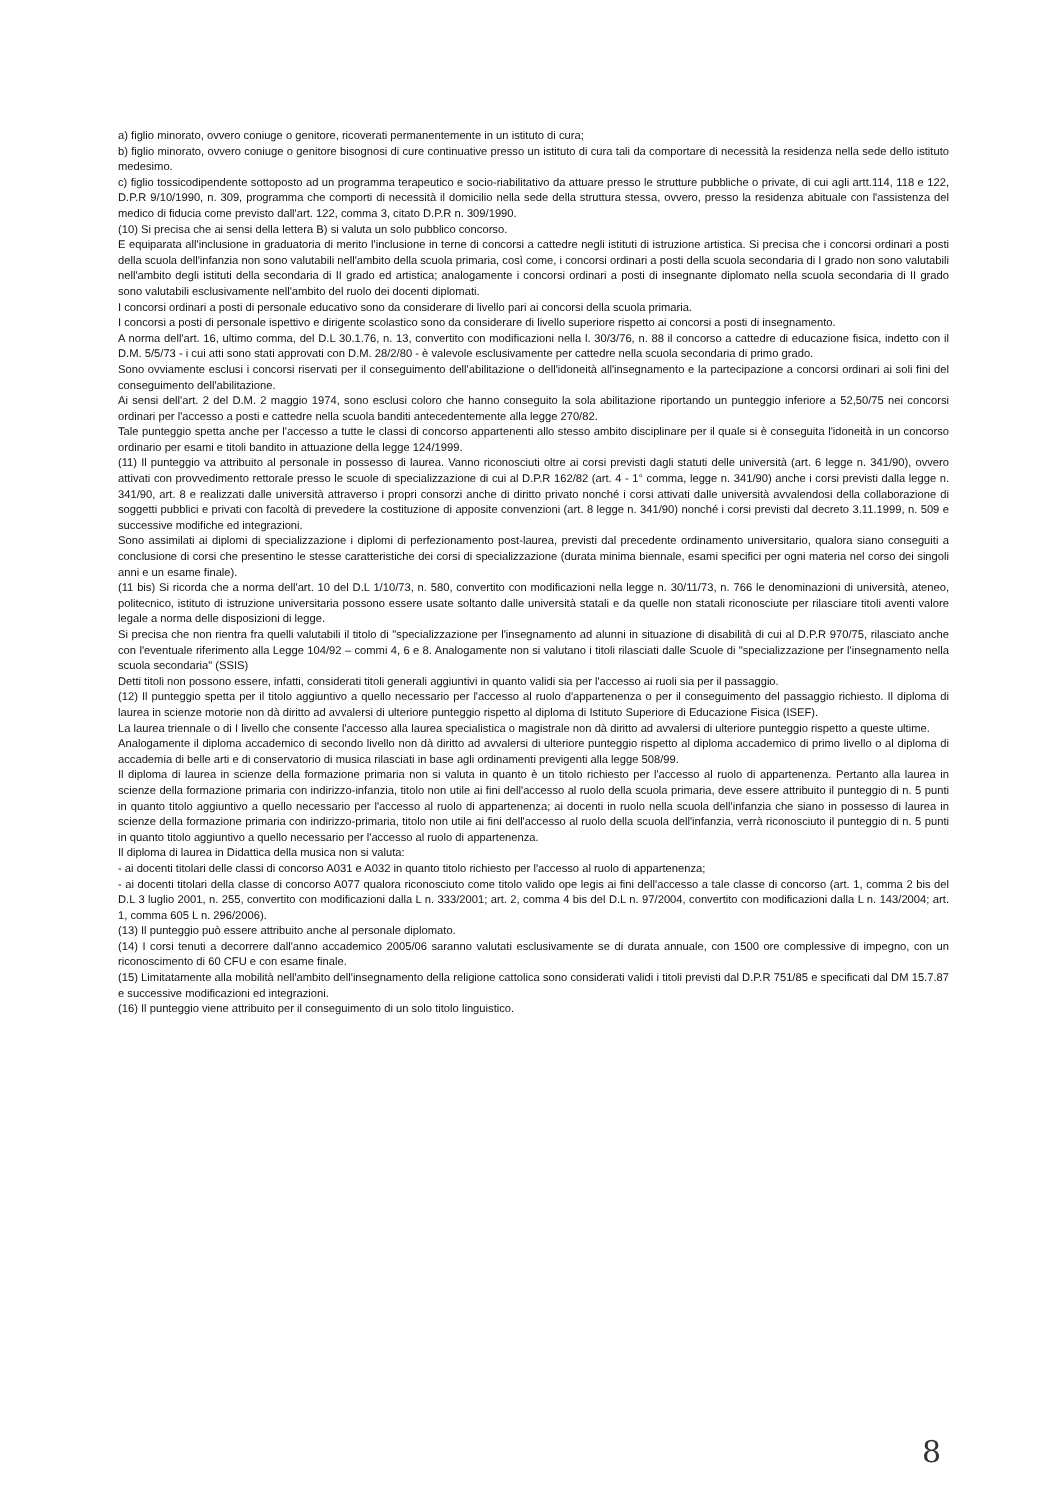a) figlio minorato, ovvero coniuge o genitore, ricoverati permanentemente in un istituto di cura;
b) figlio minorato, ovvero coniuge o genitore bisognosi di cure continuative presso un istituto di cura tali da comportare di necessità la residenza nella sede dello istituto medesimo.
c) figlio tossicodipendente sottoposto ad un programma terapeutico e socio-riabilitativo da attuare presso le strutture pubbliche o private, di cui agli artt.114, 118 e 122, D.P.R 9/10/1990, n. 309, programma che comporti di necessità il domicilio nella sede della struttura stessa, ovvero, presso la residenza abituale con l'assistenza del medico di fiducia come previsto dall'art. 122, comma 3, citato D.P.R n. 309/1990.
(10) Si precisa che ai sensi della lettera B) si valuta un solo pubblico concorso.
E equiparata all'inclusione in graduatoria di merito l'inclusione in terne di concorsi a cattedre negli istituti di istruzione artistica. Si precisa che i concorsi ordinari a posti della scuola dell'infanzia non sono valutabili nell'ambito della scuola primaria, così come, i concorsi ordinari a posti della scuola secondaria di I grado non sono valutabili nell'ambito degli istituti della secondaria di II grado ed artistica; analogamente i concorsi ordinari a posti di insegnante diplomato nella scuola secondaria di II grado sono valutabili esclusivamente nell'ambito del ruolo dei docenti diplomati.
I concorsi ordinari a posti di personale educativo sono da considerare di livello pari ai concorsi della scuola primaria.
I concorsi a posti di personale ispettivo e dirigente scolastico sono da considerare di livello superiore rispetto ai concorsi a posti di insegnamento.
A norma dell'art. 16, ultimo comma, del D.L 30.1.76, n. 13, convertito con modificazioni nella l. 30/3/76, n. 88 il concorso a cattedre di educazione fisica, indetto con il D.M. 5/5/73 - i cui atti sono stati approvati con D.M. 28/2/80 - è valevole esclusivamente per cattedre nella scuola secondaria di primo grado.
Sono ovviamente esclusi i concorsi riservati per il conseguimento dell'abilitazione o dell'idoneità all'insegnamento e la partecipazione a concorsi ordinari ai soli fini del conseguimento dell'abilitazione.
Ai sensi dell'art. 2 del D.M. 2 maggio 1974, sono esclusi coloro che hanno conseguito la sola abilitazione riportando un punteggio inferiore a 52,50/75 nei concorsi ordinari per l'accesso a posti e cattedre nella scuola banditi antecedentemente alla legge 270/82.
Tale punteggio spetta anche per l'accesso a tutte le classi di concorso appartenenti allo stesso ambito disciplinare per il quale si è conseguita l'idoneità in un concorso ordinario per esami e titoli bandito in attuazione della legge 124/1999.
(11) Il punteggio va attribuito al personale in possesso di laurea. Vanno riconosciuti oltre ai corsi previsti dagli statuti delle università (art. 6 legge n. 341/90), ovvero attivati con provvedimento rettorale presso le scuole di specializzazione di cui al D.P.R 162/82 (art. 4 - 1° comma, legge n. 341/90) anche i corsi previsti dalla legge n. 341/90, art. 8 e realizzati dalle università attraverso i propri consorzi anche di diritto privato nonché i corsi attivati dalle università avvalendosi della collaborazione di soggetti pubblici e privati con facoltà di prevedere la costituzione di apposite convenzioni (art. 8 legge n. 341/90) nonché i corsi previsti dal decreto 3.11.1999, n. 509 e successive modifiche ed integrazioni.
Sono assimilati ai diplomi di specializzazione i diplomi di perfezionamento post-laurea, previsti dal precedente ordinamento universitario, qualora siano conseguiti a conclusione di corsi che presentino le stesse caratteristiche dei corsi di specializzazione (durata minima biennale, esami specifici per ogni materia nel corso dei singoli anni e un esame finale).
(11 bis) Si ricorda che a norma dell'art. 10 del D.L 1/10/73, n. 580, convertito con modificazioni nella legge n. 30/11/73, n. 766 le denominazioni di università, ateneo, politecnico, istituto di istruzione universitaria possono essere usate soltanto dalle università statali e da quelle non statali riconosciute per rilasciare titoli aventi valore legale a norma delle disposizioni di legge.
Si precisa che non rientra fra quelli valutabili il titolo di "specializzazione per l'insegnamento ad alunni in situazione di disabilità di cui al D.P.R 970/75, rilasciato anche con l'eventuale riferimento alla Legge 104/92 – commi 4, 6 e 8. Analogamente non si valutano i titoli rilasciati dalle Scuole di "specializzazione per l'insegnamento nella scuola secondaria" (SSIS)
Detti titoli non possono essere, infatti, considerati titoli generali aggiuntivi in quanto validi sia per l'accesso ai ruoli sia per il passaggio.
(12) Il punteggio spetta per il titolo aggiuntivo a quello necessario per l'accesso al ruolo d'appartenenza o per il conseguimento del passaggio richiesto. Il diploma di laurea in scienze motorie non dà diritto ad avvalersi di ulteriore punteggio rispetto al diploma di Istituto Superiore di Educazione Fisica (ISEF).
La laurea triennale o di I livello che consente l'accesso alla laurea specialistica o magistrale non dà diritto ad avvalersi di ulteriore punteggio rispetto a queste ultime.
Analogamente il diploma accademico di secondo livello non dà diritto ad avvalersi di ulteriore punteggio rispetto al diploma accademico di primo livello o al diploma di accademia di belle arti e di conservatorio di musica rilasciati in base agli ordinamenti previgenti alla legge 508/99.
Il diploma di laurea in scienze della formazione primaria non si valuta in quanto è un titolo richiesto per l'accesso al ruolo di appartenenza. Pertanto alla laurea in scienze della formazione primaria con indirizzo-infanzia, titolo non utile ai fini dell'accesso al ruolo della scuola primaria, deve essere attribuito il punteggio di n. 5 punti in quanto titolo aggiuntivo a quello necessario per l'accesso al ruolo di appartenenza; ai docenti in ruolo nella scuola dell'infanzia che siano in possesso di laurea in scienze della formazione primaria con indirizzo-primaria, titolo non utile ai fini dell'accesso al ruolo della scuola dell'infanzia, verrà riconosciuto il punteggio di n. 5 punti in quanto titolo aggiuntivo a quello necessario per l'accesso al ruolo di appartenenza.
Il diploma di laurea in Didattica della musica non si valuta:
- ai docenti titolari delle classi di concorso A031 e A032 in quanto titolo richiesto per l'accesso al ruolo di appartenenza;
- ai docenti titolari della classe di concorso A077 qualora riconosciuto come titolo valido ope legis ai fini dell'accesso a tale classe di concorso (art. 1, comma 2 bis del D.L 3 luglio 2001, n. 255, convertito con modificazioni dalla L n. 333/2001; art. 2, comma 4 bis del D.L n. 97/2004, convertito con modificazioni dalla L n. 143/2004; art. 1, comma 605 L n. 296/2006).
(13) Il punteggio può essere attribuito anche al personale diplomato.
(14) I corsi tenuti a decorrere dall'anno accademico 2005/06 saranno valutati esclusivamente se di durata annuale, con 1500 ore complessive di impegno, con un riconoscimento di 60 CFU e con esame finale.
(15) Limitatamente alla mobilità nell'ambito dell'insegnamento della religione cattolica sono considerati validi i titoli previsti dal D.P.R 751/85 e specificati dal DM 15.7.87 e successive modificazioni ed integrazioni.
(16) Il punteggio viene attribuito per il conseguimento di un solo titolo linguistico.
8